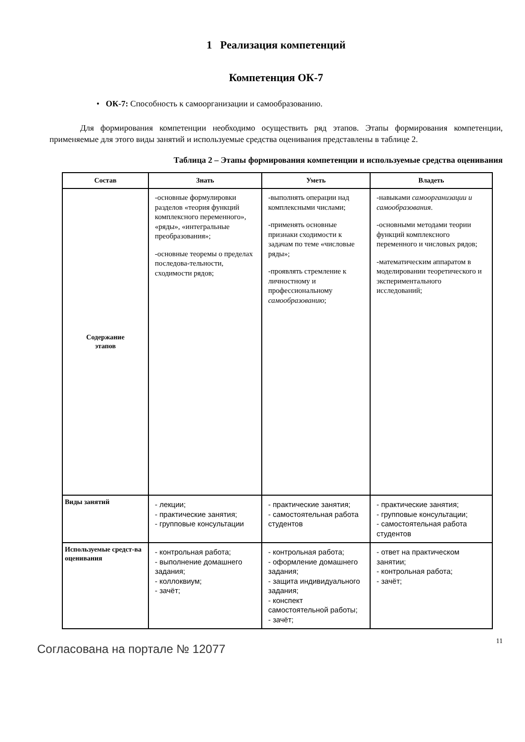1 Реализация компетенций
Компетенция ОК-7
• ОК-7: Способность к самоорганизации и самообразованию.
Для формирования компетенции необходимо осуществить ряд этапов. Этапы формирования компетенции, применяемые для этого виды занятий и используемые средства оценивания представлены в таблице 2.
Таблица 2 – Этапы формирования компетенции и используемые средства оценивания
| Состав | Знать | Уметь | Владеть |
| --- | --- | --- | --- |
| Содержание этапов | -основные формулировки разделов «теория функций комплексного переменного», «ряды», «интегральные преобразования»; -основные теоремы о пределах последова-тельности, сходимости рядов; | -выполнять операции над комплексными числами; -применять основные признаки сходимости к задачам по теме «числовые ряды»; -проявлять стремление к личностному и профессиональному самообразованию ; | -навыками самоорганизации и самообразования . -основными методами теории функций комплексного переменного и числовых рядов; -математическим аппаратом в моделировании теоретического и экспериментального исследований; |
| Виды занятий | - лекции; - практические занятия; - групповые консультации | - практические занятия; - самостоятельная работа студентов | - практические занятия; - групповые консультации; - самостоятельная работа студентов |
| Используемые средст-ва оценивания | - контрольная работа; - выполнение домашнего задания; - коллоквиум; - зачёт; | - контрольная работа; - оформление домашнего задания; - защита индивидуального задания; - конспект самостоятельной работы; - зачёт; | - ответ на практическом занятии; - контрольная работа; - зачёт; |
Согласована на портале № 12077
11